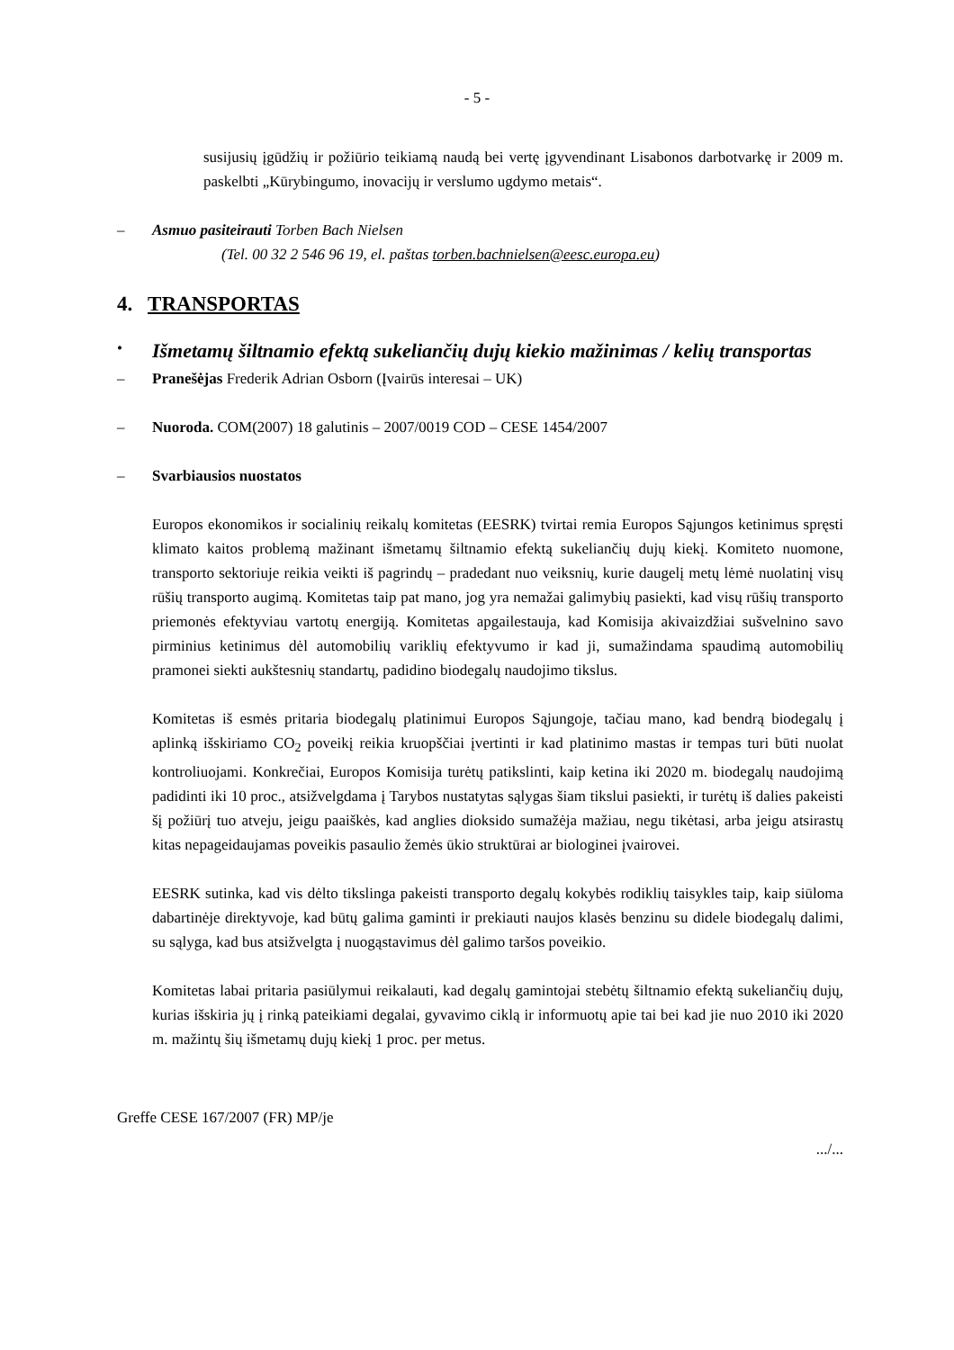- 5 -
susijusių įgūdžių ir požiūrio teikiamą naudą bei vertę įgyvendinant Lisabonos darbotvarkę ir 2009 m. paskelbti „Kūrybingumo, inovacijų ir verslumo ugdymo metais“.
– Asmuo pasiteirauti Torben Bach Nielsen
(Tel. 00 32 2 546 96 19, el. paštas torben.bachnielsen@eesc.europa.eu)
4. TRANSPORTAS
•
Išmetamų šiltnamio efektą sukeliančių dujų kiekio mažinimas / kelių transportas
– Pranešėjas Frederik Adrian Osborn (Įvairūs interesai – UK)
– Nuoroda. COM(2007) 18 galutinis – 2007/0019 COD – CESE 1454/2007
– Svarbiausios nuostatos
Europos ekonomikos ir socialinių reikalų komitetas (EESRK) tvirtai remia Europos Sąjungos ketinimus spręsti klimato kaitos problemą mažinant išmetamų šiltnamio efektą sukeliančių dujų kiekį. Komiteto nuomone, transporto sektoriuje reikia veikti iš pagrindų – pradedant nuo veiksnių, kurie daugelį metų lėmė nuolatinį visų rūšių transporto augimą. Komitetas taip pat mano, jog yra nemažai galimybių pasiekti, kad visų rūšių transporto priemonės efektyviau vartotų energiją. Komitetas apgailestauja, kad Komisija akivaizdžiai sušvelnino savo pirminius ketinimus dėl automobilių variklių efektyvumo ir kad ji, sumažindama spaudimą automobilių pramonei siekti aukštesnių standartų, padidino biodegalų naudojimo tikslus.
Komitetas iš esmės pritaria biodegalų platinimui Europos Sąjungoje, tačiau mano, kad bendrą biodegalų į aplinką išskiriamo CO<sub>2</sub> poveikį reikia kruopščiai įvertinti ir kad platinimo mastas ir tempas turi būti nuolat kontroliuojami. Konkrečiai, Europos Komisija turėtų patikslinti, kaip ketina iki 2020 m. biodegalų naudojimą padidinti iki 10 proc., atsižvelgdama į Tarybos nustatytas sąlygas šiam tikslui pasiekti, ir turėtų iš dalies pakeisti šį požiūrį tuo atveju, jeigu paaiškės, kad anglies dioksido sumažėja mažiau, negu tikėtasi, arba jeigu atsirastų kitas nepageidaujamas poveikis pasaulio žemės ūkio struktūrai ar biologinei įvairovei.
EESRK sutinka, kad vis dėlto tikslinga pakeisti transporto degalų kokybės rodiklių taisykles taip, kaip siūloma dabartinėje direktyvoje, kad būtų galima gaminti ir prekiauti naujos klasės benzinu su didele biodegalų dalimi, su sąlyga, kad bus atsižvelgta į nuogąstavimus dėl galimo taršos poveikio.
Komitetas labai pritaria pasiūlymui reikalauti, kad degalų gamintojai stebėtų šiltnamio efektą sukeliančių dujų, kurias išskiria jų į rinką pateikiami degalai, gyvavimo ciklą ir informuotų apie tai bei kad jie nuo 2010 iki 2020 m. mažintų šių išmetamų dujų kiekį 1 proc. per metus.
Greffe CESE 167/2007 (FR) MP/je
.../...